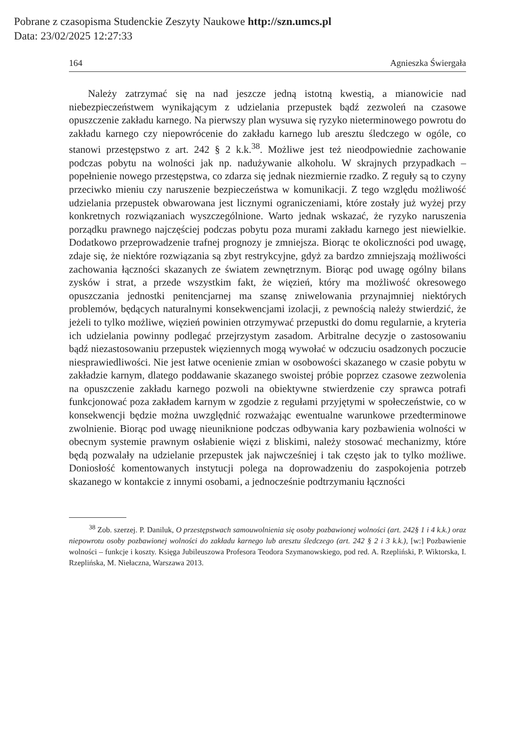Pobrane z czasopisma Studenckie Zeszyty Naukowe http://szn.umcs.pl
Data: 23/02/2025 12:27:33
164 Agnieszka Świergała
Należy zatrzymać się na nad jeszcze jedną istotną kwestią, a mianowicie nad niebezpieczeństwem wynikającym z udzielania przepustek bądź zezwoleń na czasowe opuszczenie zakładu karnego. Na pierwszy plan wysuwa się ryzyko nieterminowego powrotu do zakładu karnego czy niepowrócenie do zakładu karnego lub aresztu śledczego w ogóle, co stanowi przestępstwo z art. 242 § 2 k.k.<sup>38</sup>. Możliwe jest też nieodpowiednie zachowanie podczas pobytu na wolności jak np. nadużywanie alkoholu. W skrajnych przypadkach – popełnienie nowego przestępstwa, co zdarza się jednak niezmiernie rzadko. Z reguły są to czyny przeciwko mieniu czy naruszenie bezpieczeństwa w komunikacji. Z tego względu możliwość udzielania przepustek obwarowana jest licznymi ograniczeniami, które zostały już wyżej przy konkretnych rozwiązaniach wyszczególnione. Warto jednak wskazać, że ryzyko naruszenia porządku prawnego najczęściej podczas pobytu poza murami zakładu karnego jest niewielkie. Dodatkowo przeprowadzenie trafnej prognozy je zmniejsza. Biorąc te okoliczności pod uwagę, zdaje się, że niektóre rozwiązania są zbyt restrykcyjne, gdyż za bardzo zmniejszają możliwości zachowania łączności skazanych ze światem zewnętrznym. Biorąc pod uwagę ogólny bilans zysków i strat, a przede wszystkim fakt, że więzień, który ma możliwość okresowego opuszczania jednostki penitencjarnej ma szansę zniwelowania przynajmniej niektórych problemów, będących naturalnymi konsekwencjami izolacji, z pewnością należy stwierdzić, że jeżeli to tylko możliwe, więzień powinien otrzymywać przepustki do domu regularnie, a kryteria ich udzielania powinny podlegać przejrzystym zasadom. Arbitralne decyzje o zastosowaniu bądź niezastosowaniu przepustek więziennych mogą wywołać w odczuciu osadzonych poczucie niesprawiedliwości. Nie jest łatwe ocenienie zmian w osobowości skazanego w czasie pobytu w zakładzie karnym, dlatego poddawanie skazanego swoistej próbie poprzez czasowe zezwolenia na opuszczenie zakładu karnego pozwoli na obiektywne stwierdzenie czy sprawca potrafi funkcjonować poza zakładem karnym w zgodzie z regułami przyjętymi w społeczeństwie, co w konsekwencji będzie można uwzględnić rozważając ewentualne warunkowe przedterminowe zwolnienie. Biorąc pod uwagę nieuniknione podczas odbywania kary pozbawienia wolności w obecnym systemie prawnym osłabienie więzi z bliskimi, należy stosować mechanizmy, które będą pozwalały na udzielanie przepustek jak najwcześniej i tak często jak to tylko możliwe. Doniosłość komentowanych instytucji polega na doprowadzeniu do zaspokojenia potrzeb skazanego w kontakcie z innymi osobami, a jednocześnie podtrzymaniu łączności
<sup>38</sup> Zob. szerzej. P. Daniluk, O przestępstwach samouwolnienia się osoby pozbawionej wolności (art. 242§ 1 i 4 k.k.) oraz niepowrotu osoby pozbawionej wolności do zakładu karnego lub aresztu śledczego (art. 242 § 2 i 3 k.k.), [w:] Pozbawienie wolności – funkcje i koszty. Księga Jubileuszowa Profesora Teodora Szymanowskiego, pod red. A. Rzepliński, P. Wiktorska, I. Rzeplińska, M. Niełaczna, Warszawa 2013.